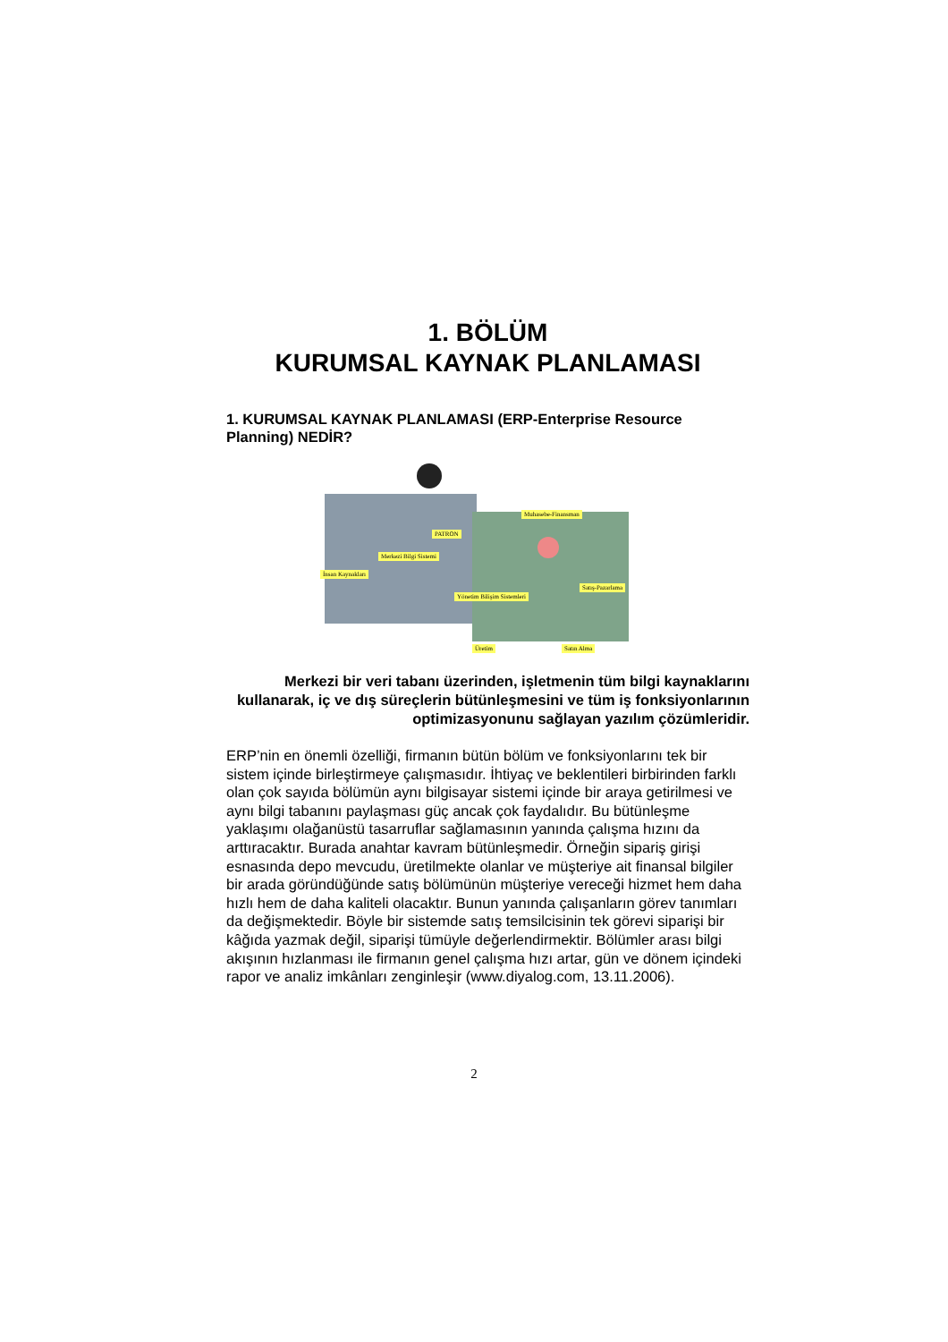1. BÖLÜM
KURUMSAL KAYNAK PLANLAMASI
1. KURUMSAL KAYNAK PLANLAMASI (ERP-Enterprise Resource Planning) NEDİR?
Muhasebe-Finansman
PATRON
Merkezi Bilgi Sistemi
İnsan Kaynakları
Yönetim Bilişim Sistemleri
Satış-Pazarlama
Üretim Satın Alma
Merkezi bir veri tabanı üzerinden, işletmenin tüm bilgi kaynaklarını kullanarak, iç ve dış süreçlerin bütünleşmesini ve tüm iş fonksiyonlarının optimizasyonunu sağlayan yazılım çözümleridir.
ERP’nin en önemli özelliği, firmanın bütün bölüm ve fonksiyonlarını tek bir sistem içinde birleştirmeye çalışmasıdır. İhtiyaç ve beklentileri birbirinden farklı olan çok sayıda bölümün aynı bilgisayar sistemi içinde bir araya getirilmesi ve aynı bilgi tabanını paylaşması güç ancak çok faydalıdır. Bu bütünleşme yaklaşımı olağanüstü tasarruflar sağlamasının yanında çalışma hızını da arttıracaktır. Burada anahtar kavram bütünleşmedir. Örneğin sipariş girişi esnasında depo mevcudu, üretilmekte olanlar ve müşteriye ait finansal bilgiler bir arada göründüğünde satış bölümünün müşteriye vereceği hizmet hem daha hızlı hem de daha kaliteli olacaktır. Bunun yanında çalışanların görev tanımları da değişmektedir. Böyle bir sistemde satış temsilcisinin tek görevi siparişi bir kâğıda yazmak değil, siparişi tümüyle değerlendirmektir. Bölümler arası bilgi akışının hızlanması ile firmanın genel çalışma hızı artar, gün ve dönem içindeki rapor ve analiz imkânları zenginleşir (www.diyalog.com, 13.11.2006).
2